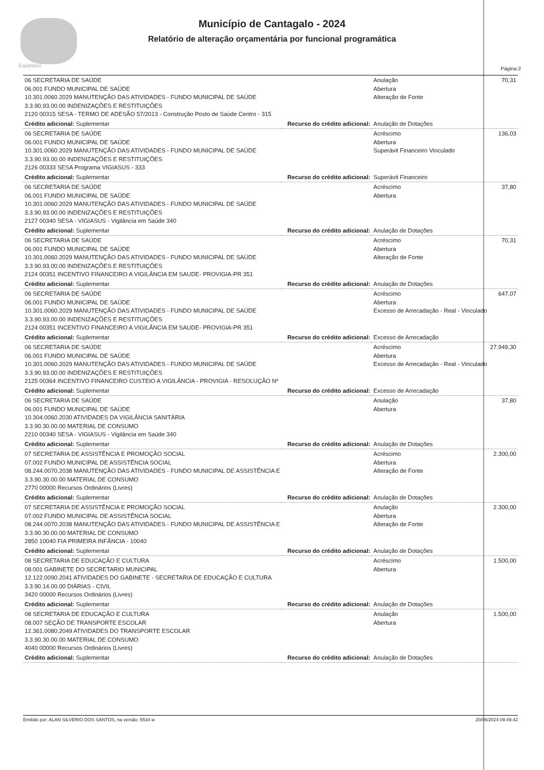Equiplano
Município de Cantagalo - 2024
Relatório de alteração orçamentária por funcional programática
Página:2
| 06 SECRETARIA DE SAÚDE 06.001 FUNDO MUNICIPAL DE SAÚDE 10.301.0060.2029 MANUTENÇÃO DAS ATIVIDADES - FUNDO MUNICIPAL DE SAÚDE 3.3.90.93.00.00 INDENIZAÇÕES E RESTITUIÇÕES 2120 00315 SESA - TERMO DE ADESÃO 57/2013 - Construção Posto de Saúde Centro - 315 | | Anulação Abertura Alteração de Fonte | 70,31 |
| Crédito adicional: Suplementar | Recurso do crédito adicional: | Anulação de Dotações | |
| 06 SECRETARIA DE SAÚDE 06.001 FUNDO MUNICIPAL DE SAÚDE 10.301.0060.2029 MANUTENÇÃO DAS ATIVIDADES - FUNDO MUNICIPAL DE SAÚDE 3.3.90.93.00.00 INDENIZAÇÕES E RESTITUIÇÕES 2126 00333 SESA Programa VIGIASUS - 333 | | Acréscimo Abertura Superávit Financeiro Vinculado | 136,03 |
| Crédito adicional: Suplementar | Recurso do crédito adicional: | Superávit Financeiro | |
| 06 SECRETARIA DE SAÚDE 06.001 FUNDO MUNICIPAL DE SAÚDE 10.301.0060.2029 MANUTENÇÃO DAS ATIVIDADES - FUNDO MUNICIPAL DE SAÚDE 3.3.90.93.00.00 INDENIZAÇÕES E RESTITUIÇÕES 2127 00340 SESA - VIGIASUS - Vigilância em Saúde 340 | | Acréscimo Abertura | 37,80 |
| Crédito adicional: Suplementar | Recurso do crédito adicional: | Anulação de Dotações | |
| 06 SECRETARIA DE SAÚDE 06.001 FUNDO MUNICIPAL DE SAÚDE 10.301.0060.2029 MANUTENÇÃO DAS ATIVIDADES - FUNDO MUNICIPAL DE SAÚDE 3.3.90.93.00.00 INDENIZAÇÕES E RESTITUIÇÕES 2124 00351 INCENTIVO FINANCEIRO A VIGILÂNCIA EM SAUDE- PROVIGIA-PR 351 | | Acréscimo Abertura Alteração de Fonte | 70,31 |
| Crédito adicional: Suplementar | Recurso do crédito adicional: | Anulação de Dotações | |
| 06 SECRETARIA DE SAÚDE 06.001 FUNDO MUNICIPAL DE SAÚDE 10.301.0060.2029 MANUTENÇÃO DAS ATIVIDADES - FUNDO MUNICIPAL DE SAÚDE 3.3.90.93.00.00 INDENIZAÇÕES E RESTITUIÇÕES 2124 00351 INCENTIVO FINANCEIRO A VIGILÂNCIA EM SAUDE- PROVIGIA-PR 351 | | Acréscimo Abertura Excesso de Arrecadação - Real - Vinculado | 647,07 |
| Crédito adicional: Suplementar | Recurso do crédito adicional: | Excesso de Arrecadação | |
| 06 SECRETARIA DE SAÚDE 06.001 FUNDO MUNICIPAL DE SAÚDE 10.301.0060.2029 MANUTENÇÃO DAS ATIVIDADES - FUNDO MUNICIPAL DE SAÚDE 3.3.90.93.00.00 INDENIZAÇÕES E RESTITUIÇÕES 2125 00364 INCENTIVO FINANCEIRO CUSTEIO A VIGILÂNCIA - PROVIGIA - RESOLUÇÃO Nº | | Acréscimo Abertura Excesso de Arrecadação - Real - Vinculado | 27.949,30 |
| Crédito adicional: Suplementar | Recurso do crédito adicional: | Excesso de Arrecadação | |
| 06 SECRETARIA DE SAÚDE 06.001 FUNDO MUNICIPAL DE SAÚDE 10.304.0060.2030 ATIVIDADES DA VIGILÂNCIA SANITÁRIA 3.3.90.30.00.00 MATERIAL DE CONSUMO 2210 00340 SESA - VIGIASUS - Vigilância em Saúde 340 | | Anulação Abertura | 37,80 |
| Crédito adicional: Suplementar | Recurso do crédito adicional: | Anulação de Dotações | |
| 07 SECRETARIA DE ASSISTÊNCIA E PROMOÇÃO SOCIAL 07.002 FUNDO MUNICIPAL DE ASSISTÊNCIA SOCIAL 08.244.0070.2038 MANUTENÇÃO DAS ATIVIDADES - FUNDO MUNICIPAL DE ASSISTÊNCIA E 3.3.90.30.00.00 MATERIAL DE CONSUMO 2770 00000 Recursos Ordinários (Livres) | | Acréscimo Abertura Alteração de Fonte | 2.300,00 |
| Crédito adicional: Suplementar | Recurso do crédito adicional: | Anulação de Dotações | |
| 07 SECRETARIA DE ASSISTÊNCIA E PROMOÇÃO SOCIAL 07.002 FUNDO MUNICIPAL DE ASSISTÊNCIA SOCIAL 08.244.0070.2038 MANUTENÇÃO DAS ATIVIDADES - FUNDO MUNICIPAL DE ASSISTÊNCIA E 3.3.90.30.00.00 MATERIAL DE CONSUMO 2850 10040 FIA PRIMEIRA INFÂNCIA - 10040 | | Anulação Abertura Alteração de Fonte | 2.300,00 |
| Crédito adicional: Suplementar | Recurso do crédito adicional: | Anulação de Dotações | |
| 08 SECRETARIA DE EDUCAÇÃO E CULTURA 08.001 GABINETE DO SECRETARIO MUNICIPAL 12.122.0090.2041 ATIVIDADES DO GABINETE - SECRETARIA DE EDUCAÇÃO E CULTURA 3.3.90.14.00.00 DIÁRIAS - CIVIL 3420 00000 Recursos Ordinários (Livres) | | Acréscimo Abertura | 1.500,00 |
| Crédito adicional: Suplementar | Recurso do crédito adicional: | Anulação de Dotações | |
| 08 SECRETARIA DE EDUCAÇÃO E CULTURA 08.007 SEÇÃO DE TRANSPORTE ESCOLAR 12.361.0080.2049 ATIVIDADES DO TRANSPORTE ESCOLAR 3.3.90.30.00.00 MATERIAL DE CONSUMO 4040 00000 Recursos Ordinários (Livres) | | Anulação Abertura | 1.500,00 |
| Crédito adicional: Suplementar | Recurso do crédito adicional: | Anulação de Dotações | |
Emitido por: ALAN SILVERIO DOS SANTOS, na versão: 5534 w 20/06/2024 09:49:42